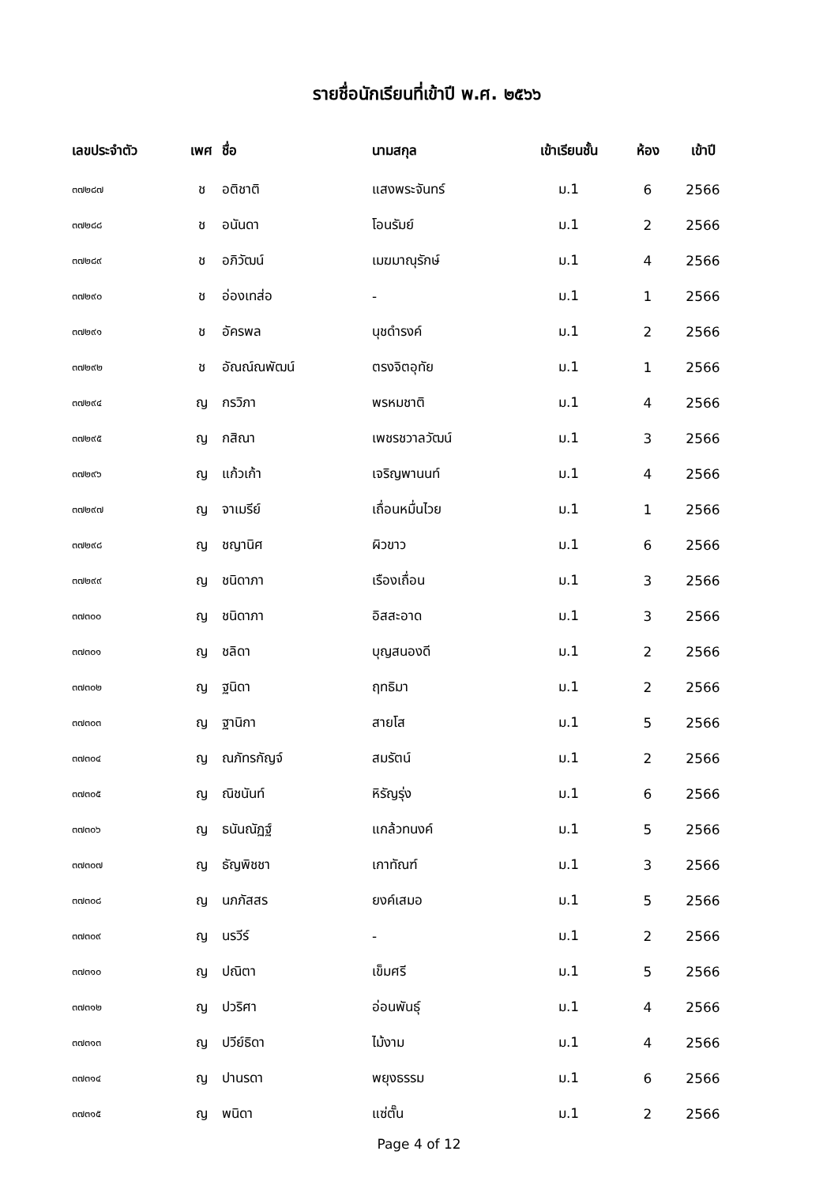รายชื่อนักเรียนที่เข้าปี พ.ศ. ๒๕๖๖
| เลขประจำตัว | เพศ | ชื่อ | นามสกุล | เข้าเรียนชั้น | ห้อง | เข้าปี |
| --- | --- | --- | --- | --- | --- | --- |
| ๓๗๒๘๗ | ช | อติชาติ | แสงพระจันทร์ | ม.1 | 6 | 2566 |
| ๓๗๒๘๘ | ช | อนันดา | โอนรัมย์ | ม.1 | 2 | 2566 |
| ๓๗๒๘๙ | ช | อภิวัฒน์ | เมฆมาณุรักษ์ | ม.1 | 4 | 2566 |
| ๓๗๒๙๐ | ช | อ่องเทส่อ | - | ม.1 | 1 | 2566 |
| ๓๗๒๙๑ | ช | อัครพล | นุชดำรงค์ | ม.1 | 2 | 2566 |
| ๓๗๒๙๒ | ช | อัณณ์ณพัฒน์ | ตรงจิตอุทัย | ม.1 | 1 | 2566 |
| ๓๗๒๙๔ | ญ | กรวิภา | พรหมชาติ | ม.1 | 4 | 2566 |
| ๓๗๒๙๕ | ญ | กสิณา | เพชรชวาลวัฒน์ | ม.1 | 3 | 2566 |
| ๓๗๒๙๖ | ญ | แก้วเก้า | เจริญพานนท์ | ม.1 | 4 | 2566 |
| ๓๗๒๙๗ | ญ | จาเมรีย์ | เถื่อนหมื่นไวย | ม.1 | 1 | 2566 |
| ๓๗๒๙๘ | ญ | ชญานิศ | ผิวขาว | ม.1 | 6 | 2566 |
| ๓๗๒๙๙ | ญ | ชนิดาภา | เรืองเถื่อน | ม.1 | 3 | 2566 |
| ๓๗๓๐๐ | ญ | ชนิดาภา | อิสสะอาด | ม.1 | 3 | 2566 |
| ๓๗๓๐๑ | ญ | ชลิดา | บุญสนองดี | ม.1 | 2 | 2566 |
| ๓๗๓๐๒ | ญ | ฐนิดา | ฤทธิมา | ม.1 | 2 | 2566 |
| ๓๗๓๐๓ | ญ | ฐานิกา | สายโส | ม.1 | 5 | 2566 |
| ๓๗๓๐๔ | ญ | ณภัทรกัญจ์ | สมรัตน์ | ม.1 | 2 | 2566 |
| ๓๗๓๐๕ | ญ | ณิชนันท์ | หิรัญรุ่ง | ม.1 | 6 | 2566 |
| ๓๗๓๐๖ | ญ | ธนันณัฏฐ์ | แกล้วทนงค์ | ม.1 | 5 | 2566 |
| ๓๗๓๐๗ | ญ | ธัญพิชชา | เกาทัณฑ์ | ม.1 | 3 | 2566 |
| ๓๗๓๐๘ | ญ | นภภัสสร | ยงค์เสมอ | ม.1 | 5 | 2566 |
| ๓๗๓๐๙ | ญ | นรวีร์ | - | ม.1 | 2 | 2566 |
| ๓๗๓๑๐ | ญ | ปณิตา | เข็มศรี | ม.1 | 5 | 2566 |
| ๓๗๓๑๒ | ญ | ปวริศา | อ่อนพันธุ์ | ม.1 | 4 | 2566 |
| ๓๗๓๑๓ | ญ | ปวีย์ธิดา | ไม้งาม | ม.1 | 4 | 2566 |
| ๓๗๓๑๔ | ญ | ปานรดา | พยุงธรรม | ม.1 | 6 | 2566 |
| ๓๗๓๑๕ | ญ | พนิดา | แซ่ตั๊น | ม.1 | 2 | 2566 |
Page 4 of 12